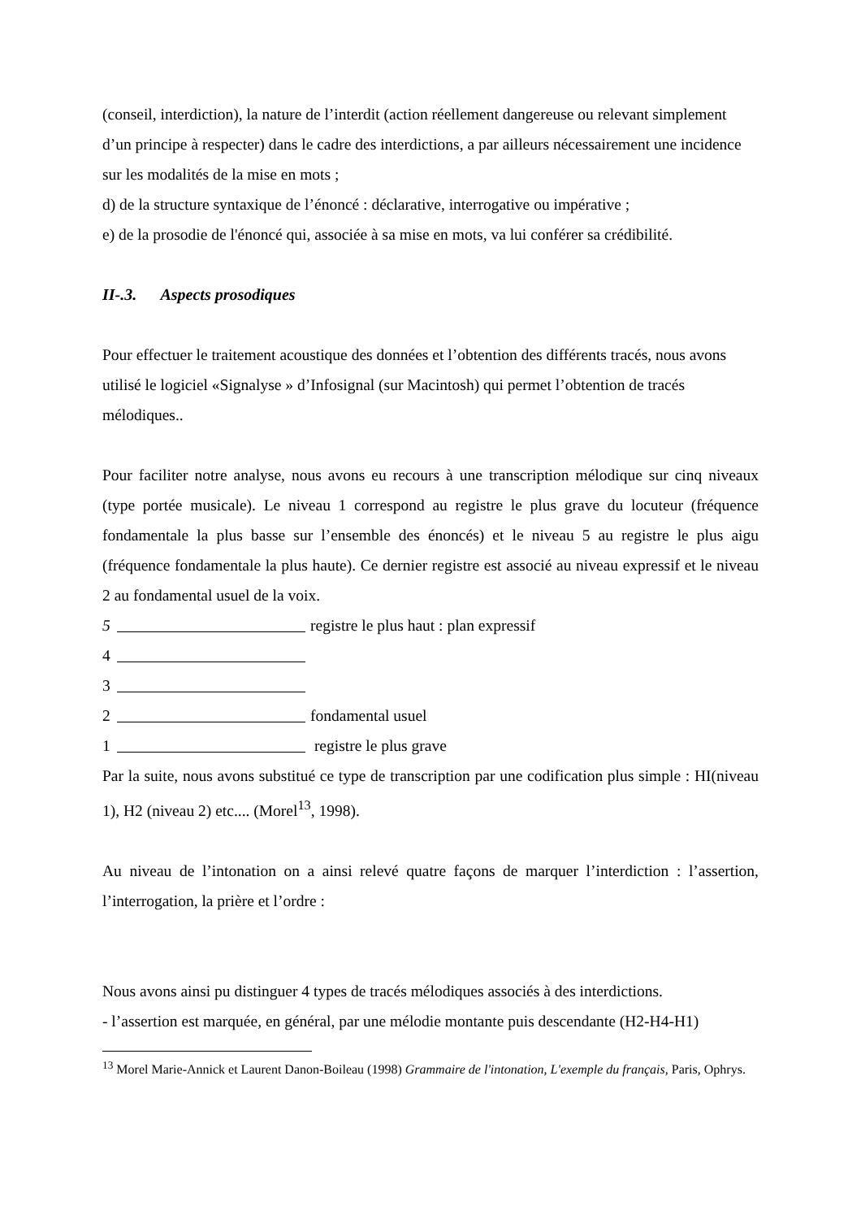(conseil, interdiction), la nature de l’interdit (action réellement dangereuse ou relevant simplement d’un principe à respecter) dans le cadre des interdictions, a par ailleurs nécessairement une incidence sur les modalités de la mise en mots ;
d) de la structure syntaxique de l’énoncé : déclarative, interrogative ou impérative ;
e) de la prosodie de l'énoncé qui, associée à sa mise en mots, va lui conférer sa crédibilité.
II-.3. Aspects prosodiques
Pour effectuer le traitement acoustique des données et l’obtention des différents tracés, nous avons utilisé le logiciel «Signalyse » d’Infosignal (sur Macintosh) qui permet l’obtention de tracés mélodiques..
Pour faciliter notre analyse, nous avons eu recours à une transcription mélodique sur cinq niveaux (type portée musicale). Le niveau 1 correspond au registre le plus grave du locuteur (fréquence fondamentale la plus basse sur l’ensemble des énoncés) et le niveau 5 au registre le plus aigu (fréquence fondamentale la plus haute). Ce dernier registre est associé au niveau expressif et le niveau 2 au fondamental usuel de la voix.
5 registre le plus haut : plan expressif
4
3
2 fondamental usuel
1 registre le plus grave
Par la suite, nous avons substitué ce type de transcription par une codification plus simple : HI(niveau 1), H2 (niveau 2) etc.... (Morel<sup>13</sup>, 1998).
Au niveau de l’intonation on a ainsi relevé quatre façons de marquer l’interdiction : l’assertion, l’interrogation, la prière et l’ordre :
Nous avons ainsi pu distinguer 4 types de tracés mélodiques associés à des interdictions.
- l’assertion est marquée, en général, par une mélodie montante puis descendante (H2-H4-H1)
<sup>13</sup> Morel Marie-Annick et Laurent Danon-Boileau (1998) Grammaire de l'intonation, L'exemple du français, Paris, Ophrys.